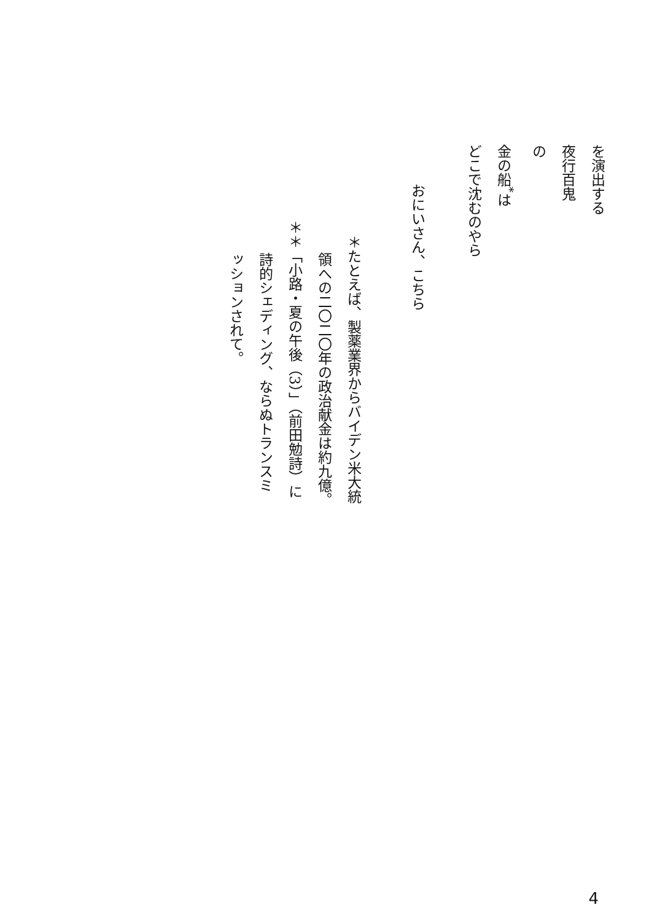を演出する
夜行百鬼
の
金の船<sup>*</sup>は
どこで沈むのやら
おにいさん、こちら
＊たとえば、製薬業界からバイデン米大統
領への二〇二〇年の政治献金は約九億。
＊＊「小路・夏の午後（3）」（前田勉詩）に
詩的シェディング、ならぬトランスミ
ッションされて。
4